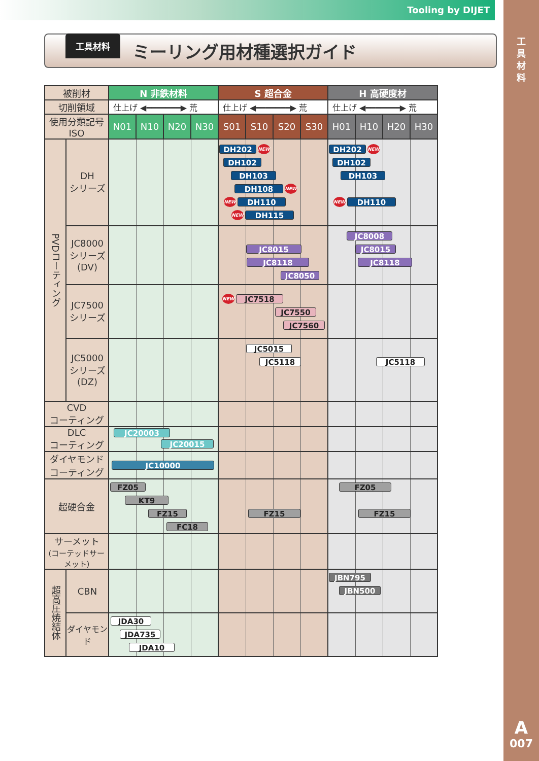Tooling by DIJET
工
具
材
料
A
007
工具材料
ミーリング用材種選択ガイド
| 被削材 | | N 非鉄材料 | | | | S 超合金 | | | | H 高硬度材 | | | |
| --- | --- | --- | --- | --- | --- | --- | --- | --- | --- | --- | --- | --- | --- |
| 切削領域 | | 仕上げ ◀━━━━━━━▶ 荒 | | | | 仕上げ ◀━━━━━━━▶ 荒 | | | | 仕上げ ◀━━━━━━━▶ 荒 | | | |
| 使用分類記号 ISO | | N01 | N10 | N20 | N30 | S01 | S10 | S20 | S30 | H01 | H10 | H20 | H30 |
| PVDコーティング | DH シリーズ | | | | | DH202 NEW DH102 DH103 DH108 NEW NEW DH110 NEW DH115 | | | | DH202 NEW DH102 DH103 NEW DH110 | | | |
| | JC8000 シリーズ (DV) | | | | | JC8015 JC8118 JC8050 | | | | JC8008 JC8015 JC8118 | | | |
| | JC7500 シリーズ | | | | | NEW JC7518 JC7550 JC7560 | | | | | | | |
| | JC5000 シリーズ (DZ) | | | | | JC5015 JC5118 | | | | JC5118 | | | |
| CVD コーティング | | | | | | | | | | | | | |
| DLC コーティング | | JC20003 JC20015 | | | | | | | | | | | |
| ダイヤモンド コーティング | | JC10000 | | | | | | | | | | | |
| 超硬合金 | | FZ05 KT9 FZ15 FC18 | | | | FZ15 | | | | FZ05 FZ15 | | | |
| サーメット (コーテッドサーメット) | | | | | | | | | | | | | |
| 超高圧焼結体 | CBN | | | | | | | | | JBN795 JBN500 | | | |
| | ダイヤモンド | JDA30 JDA735 JDA10 | | | | | | | | | | | |